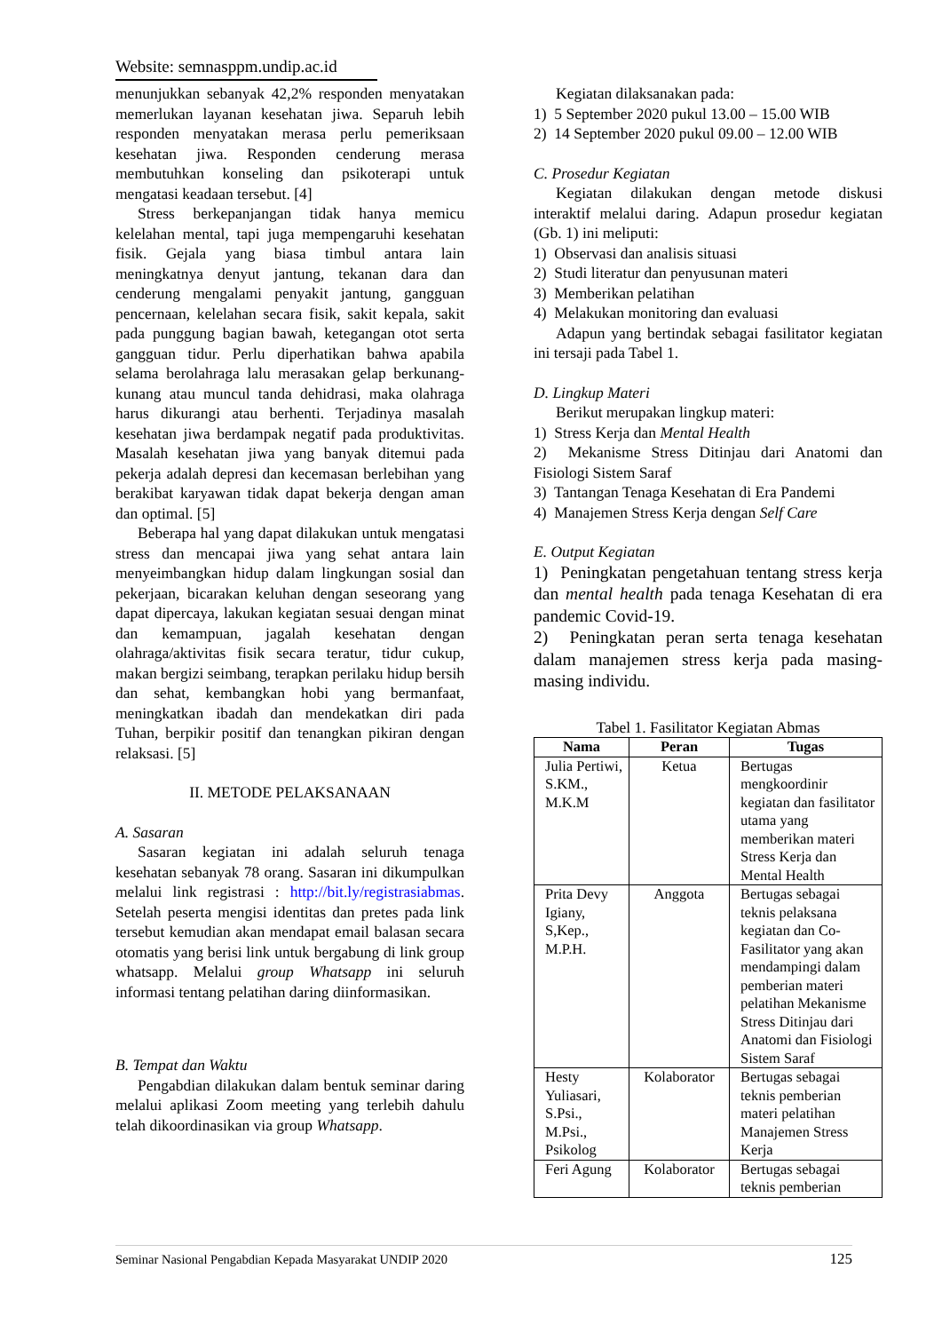Website: semnasppm.undip.ac.id
menunjukkan sebanyak 42,2% responden menyatakan memerlukan layanan kesehatan jiwa. Separuh lebih responden menyatakan merasa perlu pemeriksaan kesehatan jiwa. Responden cenderung merasa membutuhkan konseling dan psikoterapi untuk mengatasi keadaan tersebut. [4]
Stress berkepanjangan tidak hanya memicu kelelahan mental, tapi juga mempengaruhi kesehatan fisik. Gejala yang biasa timbul antara lain meningkatnya denyut jantung, tekanan dara dan cenderung mengalami penyakit jantung, gangguan pencernaan, kelelahan secara fisik, sakit kepala, sakit pada punggung bagian bawah, ketegangan otot serta gangguan tidur. Perlu diperhatikan bahwa apabila selama berolahraga lalu merasakan gelap berkunang-kunang atau muncul tanda dehidrasi, maka olahraga harus dikurangi atau berhenti. Terjadinya masalah kesehatan jiwa berdampak negatif pada produktivitas. Masalah kesehatan jiwa yang banyak ditemui pada pekerja adalah depresi dan kecemasan berlebihan yang berakibat karyawan tidak dapat bekerja dengan aman dan optimal. [5]
Beberapa hal yang dapat dilakukan untuk mengatasi stress dan mencapai jiwa yang sehat antara lain menyeimbangkan hidup dalam lingkungan sosial dan pekerjaan, bicarakan keluhan dengan seseorang yang dapat dipercaya, lakukan kegiatan sesuai dengan minat dan kemampuan, jagalah kesehatan dengan olahraga/aktivitas fisik secara teratur, tidur cukup, makan bergizi seimbang, terapkan perilaku hidup bersih dan sehat, kembangkan hobi yang bermanfaat, meningkatkan ibadah dan mendekatkan diri pada Tuhan, berpikir positif dan tenangkan pikiran dengan relaksasi. [5]
II. METODE PELAKSANAAN
A. Sasaran
Sasaran kegiatan ini adalah seluruh tenaga kesehatan sebanyak 78 orang. Sasaran ini dikumpulkan melalui link registrasi : http://bit.ly/registrasiabmas. Setelah peserta mengisi identitas dan pretes pada link tersebut kemudian akan mendapat email balasan secara otomatis yang berisi link untuk bergabung di link group whatsapp. Melalui group Whatsapp ini seluruh informasi tentang pelatihan daring diinformasikan.
B. Tempat dan Waktu
Pengabdian dilakukan dalam bentuk seminar daring melalui aplikasi Zoom meeting yang terlebih dahulu telah dikoordinasikan via group Whatsapp.
Kegiatan dilaksanakan pada:
1) 5 September 2020 pukul 13.00 – 15.00 WIB
2) 14 September 2020 pukul 09.00 – 12.00 WIB
C. Prosedur Kegiatan
Kegiatan dilakukan dengan metode diskusi interaktif melalui daring. Adapun prosedur kegiatan (Gb. 1) ini meliputi:
1) Observasi dan analisis situasi
2) Studi literatur dan penyusunan materi
3) Memberikan pelatihan
4) Melakukan monitoring dan evaluasi
Adapun yang bertindak sebagai fasilitator kegiatan ini tersaji pada Tabel 1.
D. Lingkup Materi
Berikut merupakan lingkup materi:
1) Stress Kerja dan Mental Health
2) Mekanisme Stress Ditinjau dari Anatomi dan Fisiologi Sistem Saraf
3) Tantangan Tenaga Kesehatan di Era Pandemi
4) Manajemen Stress Kerja dengan Self Care
E. Output Kegiatan
1) Peningkatan pengetahuan tentang stress kerja dan mental health pada tenaga Kesehatan di era pandemic Covid-19.
2) Peningkatan peran serta tenaga kesehatan dalam manajemen stress kerja pada masing-masing individu.
Tabel 1. Fasilitator Kegiatan Abmas
| Nama | Peran | Tugas |
| --- | --- | --- |
| Julia Pertiwi, S.KM., M.K.M | Ketua | Bertugas mengkoordinir kegiatan dan fasilitator utama yang memberikan materi Stress Kerja dan Mental Health |
| Prita Devy Igiany, S,Kep., M.P.H. | Anggota | Bertugas sebagai teknis pelaksana kegiatan dan Co-Fasilitator yang akan mendampingi dalam pemberian materi pelatihan Mekanisme Stress Ditinjau dari Anatomi dan Fisiologi Sistem Saraf |
| Hesty Yuliasari, S.Psi., M.Psi., Psikolog | Kolaborator | Bertugas sebagai teknis pemberian materi pelatihan Manajemen Stress Kerja |
| Feri Agung | Kolaborator | Bertugas sebagai teknis pemberian |
Seminar Nasional Pengabdian Kepada Masyarakat UNDIP 2020 125